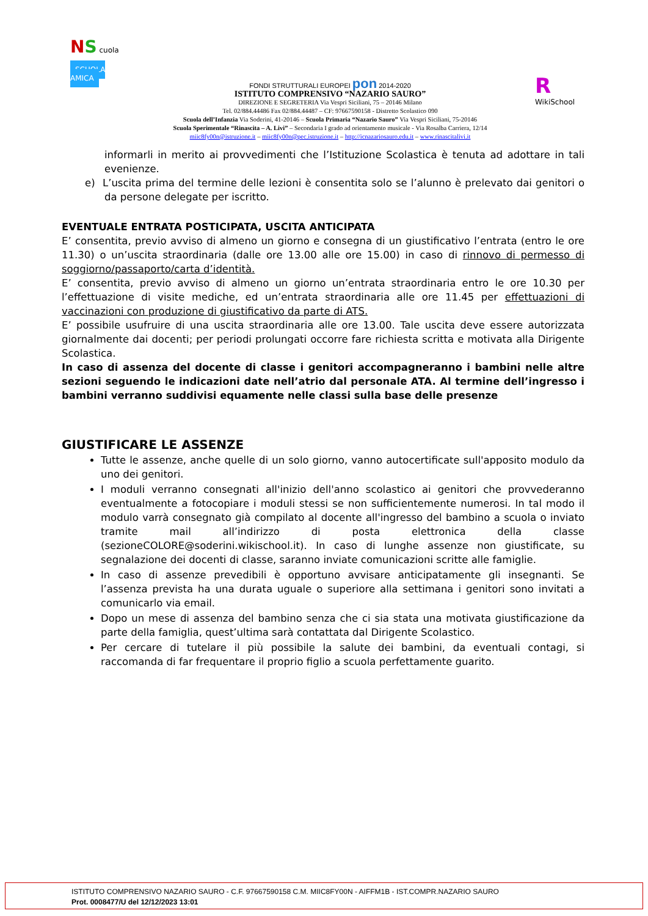NS cuola
SCUOLA AMICA
FONDI STRUTTURALI EUROPEI pon 2014-2020
ISTITUTO COMPRENSIVO “NAZARIO SAURO”
DIREZIONE E SEGRETERIA Via Vespri Siciliani, 75 – 20146 Milano
Tel. 02/884.44486 Fax 02/884.44487 – CF: 97667590158 - Distretto Scolastico 090
Scuola dell’Infanzia Via Soderini, 41-20146 – Scuola Primaria “Nazario Sauro” Via Vespri Siciliani, 75-20146
Scuola Sperimentale “Rinascita – A. Livi” – Secondaria I grado ad orientamento musicale - Via Rosalba Carriera, 12/14
miic8fy00n@istruzione.it – miic8fy00n@pec.istruzione.it – http://icnazariosauro.edu.it – www.rinascitalivi.it
R
WikiSchool
informarli in merito ai provvedimenti che l’Istituzione Scolastica è tenuta ad adottare in tali evenienze.
e) L’uscita prima del termine delle lezioni è consentita solo se l’alunno è prelevato dai genitori o da persone delegate per iscritto.
EVENTUALE ENTRATA POSTICIPATA, USCITA ANTICIPATA
E’ consentita, previo avviso di almeno un giorno e consegna di un giustificativo l’entrata (entro le ore 11.30) o un’uscita straordinaria (dalle ore 13.00 alle ore 15.00) in caso di rinnovo di permesso di soggiorno/passaporto/carta d’identità.
E’ consentita, previo avviso di almeno un giorno un’entrata straordinaria entro le ore 10.30 per l’effettuazione di visite mediche, ed un’entrata straordinaria alle ore 11.45 per effettuazioni di vaccinazioni con produzione di giustificativo da parte di ATS.
E’ possibile usufruire di una uscita straordinaria alle ore 13.00. Tale uscita deve essere autorizzata giornalmente dai docenti; per periodi prolungati occorre fare richiesta scritta e motivata alla Dirigente Scolastica.
In caso di assenza del docente di classe i genitori accompagneranno i bambini nelle altre sezioni seguendo le indicazioni date nell’atrio dal personale ATA. Al termine dell’ingresso i bambini verranno suddivisi equamente nelle classi sulla base delle presenze
GIUSTIFICARE LE ASSENZE
Tutte le assenze, anche quelle di un solo giorno, vanno autocertificate sull'apposito modulo da uno dei genitori.
I moduli verranno consegnati all'inizio dell'anno scolastico ai genitori che provvederanno eventualmente a fotocopiare i moduli stessi se non sufficientemente numerosi. In tal modo il modulo varrà consegnato già compilato al docente all'ingresso del bambino a scuola o inviato tramite mail all’indirizzo di posta elettronica della classe (sezioneCOLORE@soderini.wikischool.it). In caso di lunghe assenze non giustificate, su segnalazione dei docenti di classe, saranno inviate comunicazioni scritte alle famiglie.
In caso di assenze prevedibili è opportuno avvisare anticipatamente gli insegnanti. Se l’assenza prevista ha una durata uguale o superiore alla settimana i genitori sono invitati a comunicarlo via email.
Dopo un mese di assenza del bambino senza che ci sia stata una motivata giustificazione da parte della famiglia, quest’ultima sarà contattata dal Dirigente Scolastico.
Per cercare di tutelare il più possibile la salute dei bambini, da eventuali contagi, si raccomanda di far frequentare il proprio figlio a scuola perfettamente guarito.
ISTITUTO COMPRENSIVO NAZARIO SAURO - C.F. 97667590158 C.M. MIIC8FY00N - AIFFM1B - IST.COMPR.NAZARIO SAURO
Prot. 0008477/U del 12/12/2023 13:01